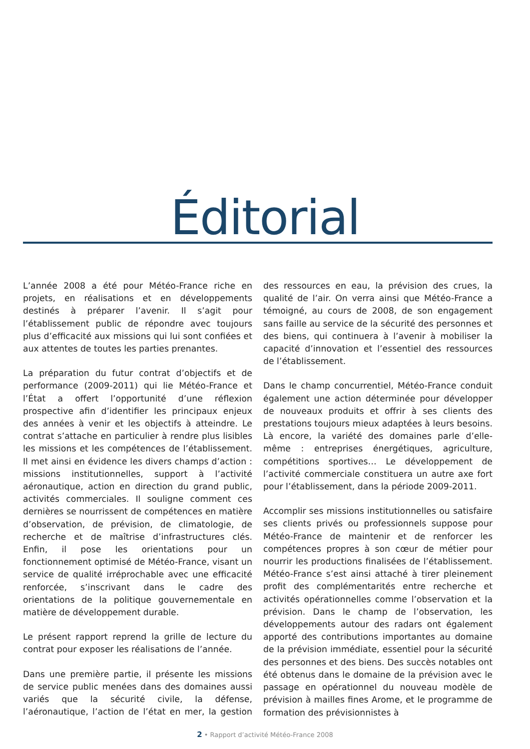Éditorial
L’année 2008 a été pour Météo-France riche en projets, en réalisations et en développements destinés à préparer l’avenir. Il s’agit pour l’établissement public de répondre avec toujours plus d’efficacité aux missions qui lui sont confiées et aux attentes de toutes les parties prenantes.
La préparation du futur contrat d’objectifs et de performance (2009-2011) qui lie Météo-France et l’État a offert l’opportunité d’une réflexion prospective afin d’identifier les principaux enjeux des années à venir et les objectifs à atteindre. Le contrat s’attache en particulier à rendre plus lisibles les missions et les compétences de l’établissement. Il met ainsi en évidence les divers champs d’action : missions institutionnelles, support à l’activité aéronautique, action en direction du grand public, activités commerciales. Il souligne comment ces dernières se nourrissent de compétences en matière d’observation, de prévision, de climatologie, de recherche et de maîtrise d’infrastructures clés. Enfin, il pose les orientations pour un fonctionnement optimisé de Météo-France, visant un service de qualité irréprochable avec une efficacité renforcée, s’inscrivant dans le cadre des orientations de la politique gouvernementale en matière de développement durable.
Le présent rapport reprend la grille de lecture du contrat pour exposer les réalisations de l’année.
Dans une première partie, il présente les missions de service public menées dans des domaines aussi variés que la sécurité civile, la défense, l’aéronautique, l’action de l’état en mer, la gestion des ressources en eau, la prévision des crues, la qualité de l’air. On verra ainsi que Météo-France a témoigné, au cours de 2008, de son engagement sans faille au service de la sécurité des personnes et des biens, qui continuera à l’avenir à mobiliser la capacité d’innovation et l’essentiel des ressources de l’établissement.
Dans le champ concurrentiel, Météo-France conduit également une action déterminée pour développer de nouveaux produits et offrir à ses clients des prestations toujours mieux adaptées à leurs besoins. Là encore, la variété des domaines parle d’elle-même : entreprises énergétiques, agriculture, compétitions sportives… Le développement de l’activité commerciale constituera un autre axe fort pour l’établissement, dans la période 2009-2011.
Accomplir ses missions institutionnelles ou satisfaire ses clients privés ou professionnels suppose pour Météo-France de maintenir et de renforcer les compétences propres à son cœur de métier pour nourrir les productions finalisées de l’établissement. Météo-France s’est ainsi attaché à tirer pleinement profit des complémentarités entre recherche et activités opérationnelles comme l’observation et la prévision. Dans le champ de l’observation, les développements autour des radars ont également apporté des contributions importantes au domaine de la prévision immédiate, essentiel pour la sécurité des personnes et des biens. Des succès notables ont été obtenus dans le domaine de la prévision avec le passage en opérationnel du nouveau modèle de prévision à mailles fines Arome, et le programme de formation des prévisionnistes à
2 • Rapport d’activité Météo-France 2008